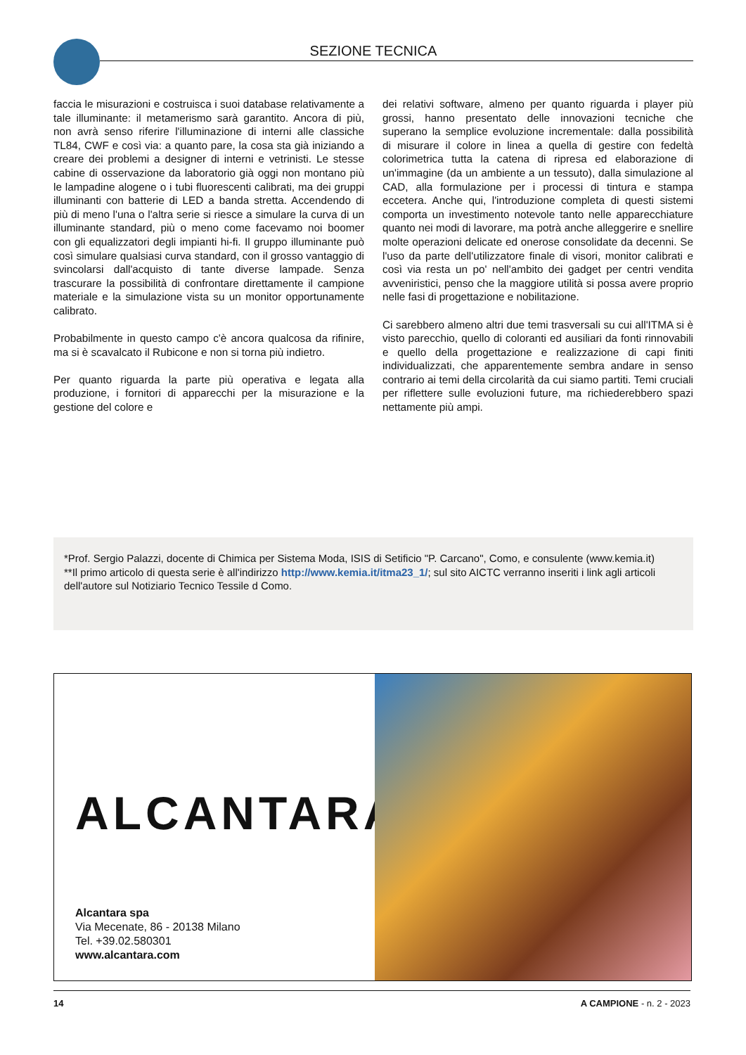SEZIONE TECNICA
faccia le misurazioni e costruisca i suoi database relativamente a tale illuminante: il metamerismo sarà garantito. Ancora di più, non avrà senso riferire l'illuminazione di interni alle classiche TL84, CWF e così via: a quanto pare, la cosa sta già iniziando a creare dei problemi a designer di interni e vetrinisti. Le stesse cabine di osservazione da laboratorio già oggi non montano più le lampadine alogene o i tubi fluorescenti calibrati, ma dei gruppi illuminanti con batterie di LED a banda stretta. Accendendo di più di meno l'una o l'altra serie si riesce a simulare la curva di un illuminante standard, più o meno come facevamo noi boomer con gli equalizzatori degli impianti hi-fi. Il gruppo illuminante può così simulare qualsiasi curva standard, con il grosso vantaggio di svincolarsi dall'acquisto di tante diverse lampade. Senza trascurare la possibilità di confrontare direttamente il campione materiale e la simulazione vista su un monitor opportunamente calibrato.
Probabilmente in questo campo c'è ancora qualcosa da rifinire, ma si è scavalcato il Rubicone e non si torna più indietro.
Per quanto riguarda la parte più operativa e legata alla produzione, i fornitori di apparecchi per la misurazione e la gestione del colore e
dei relativi software, almeno per quanto riguarda i player più grossi, hanno presentato delle innovazioni tecniche che superano la semplice evoluzione incrementale: dalla possibilità di misurare il colore in linea a quella di gestire con fedeltà colorimetrica tutta la catena di ripresa ed elaborazione di un'immagine (da un ambiente a un tessuto), dalla simulazione al CAD, alla formulazione per i processi di tintura e stampa eccetera. Anche qui, l'introduzione completa di questi sistemi comporta un investimento notevole tanto nelle apparecchiature quanto nei modi di lavorare, ma potrà anche alleggerire e snellire molte operazioni delicate ed onerose consolidate da decenni. Se l'uso da parte dell'utilizzatore finale di visori, monitor calibrati e così via resta un po' nell'ambito dei gadget per centri vendita avveniristici, penso che la maggiore utilità si possa avere proprio nelle fasi di progettazione e nobilitazione.
Ci sarebbero almeno altri due temi trasversali su cui all'ITMA si è visto parecchio, quello di coloranti ed ausiliari da fonti rinnovabili e quello della progettazione e realizzazione di capi finiti individualizzati, che apparentemente sembra andare in senso contrario ai temi della circolarità da cui siamo partiti. Temi cruciali per riflettere sulle evoluzioni future, ma richiederebbero spazi nettamente più ampi.
*Prof. Sergio Palazzi, docente di Chimica per Sistema Moda, ISIS di Setificio "P. Carcano", Como, e consulente (www.kemia.it)
**Il primo articolo di questa serie è all'indirizzo http://www.kemia.it/itma23_1/; sul sito AICTC verranno inseriti i link agli articoli dell'autore sul Notiziario Tecnico Tessile d Como.
ALCANTARA
Alcantara spa
Via Mecenate, 86 - 20138 Milano
Tel. +39.02.580301
www.alcantara.com
14 A CAMPIONE - n. 2 - 2023